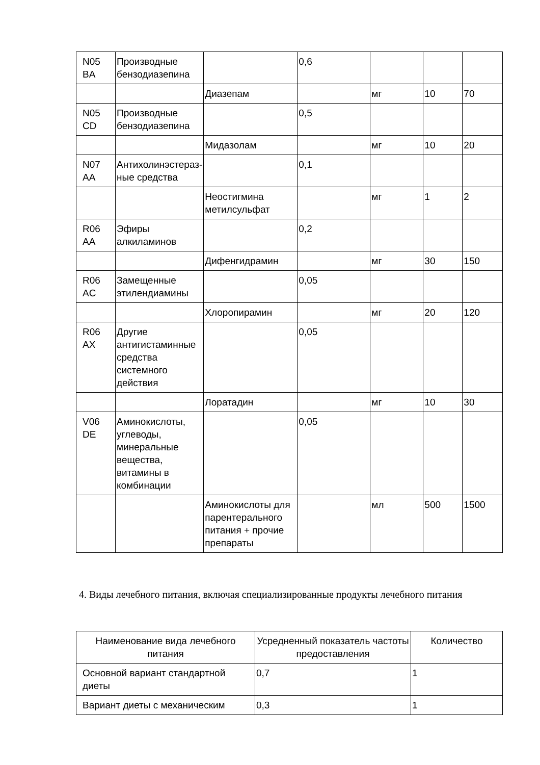| N05 BA | Производные бензодиазепина | | 0,6 | | | |
| | | Диазепам | | мг | 10 | 70 |
| N05 CD | Производные бензодиазепина | | 0,5 | | | |
| | | Мидазолам | | мг | 10 | 20 |
| N07 AA | Антихолинэстераз- ные средства | | 0,1 | | | |
| | | Неостигмина метилсульфат | | мг | 1 | 2 |
| R06 AA | Эфиры алкиламинов | | 0,2 | | | |
| | | Дифенгидрамин | | мг | 30 | 150 |
| R06 AC | Замещенные этилендиамины | | 0,05 | | | |
| | | Хлоропирамин | | мг | 20 | 120 |
| R06 AX | Другие антигистаминные средства системного действия | | 0,05 | | | |
| | | Лоратадин | | мг | 10 | 30 |
| V06 DE | Аминокислоты, углеводы, минеральные вещества, витамины в комбинации | | 0,05 | | | |
| | | Аминокислоты для парентерального питания + прочие препараты | | мл | 500 | 1500 |
4. Виды лечебного питания, включая специализированные продукты лечебного питания
| Наименование вида лечебного питания | Усредненный показатель частоты предоставления | Количество |
| --- | --- | --- |
| Основной вариант стандартной диеты | 0,7 | 1 |
| Вариант диеты с механическим | 0,3 | 1 |